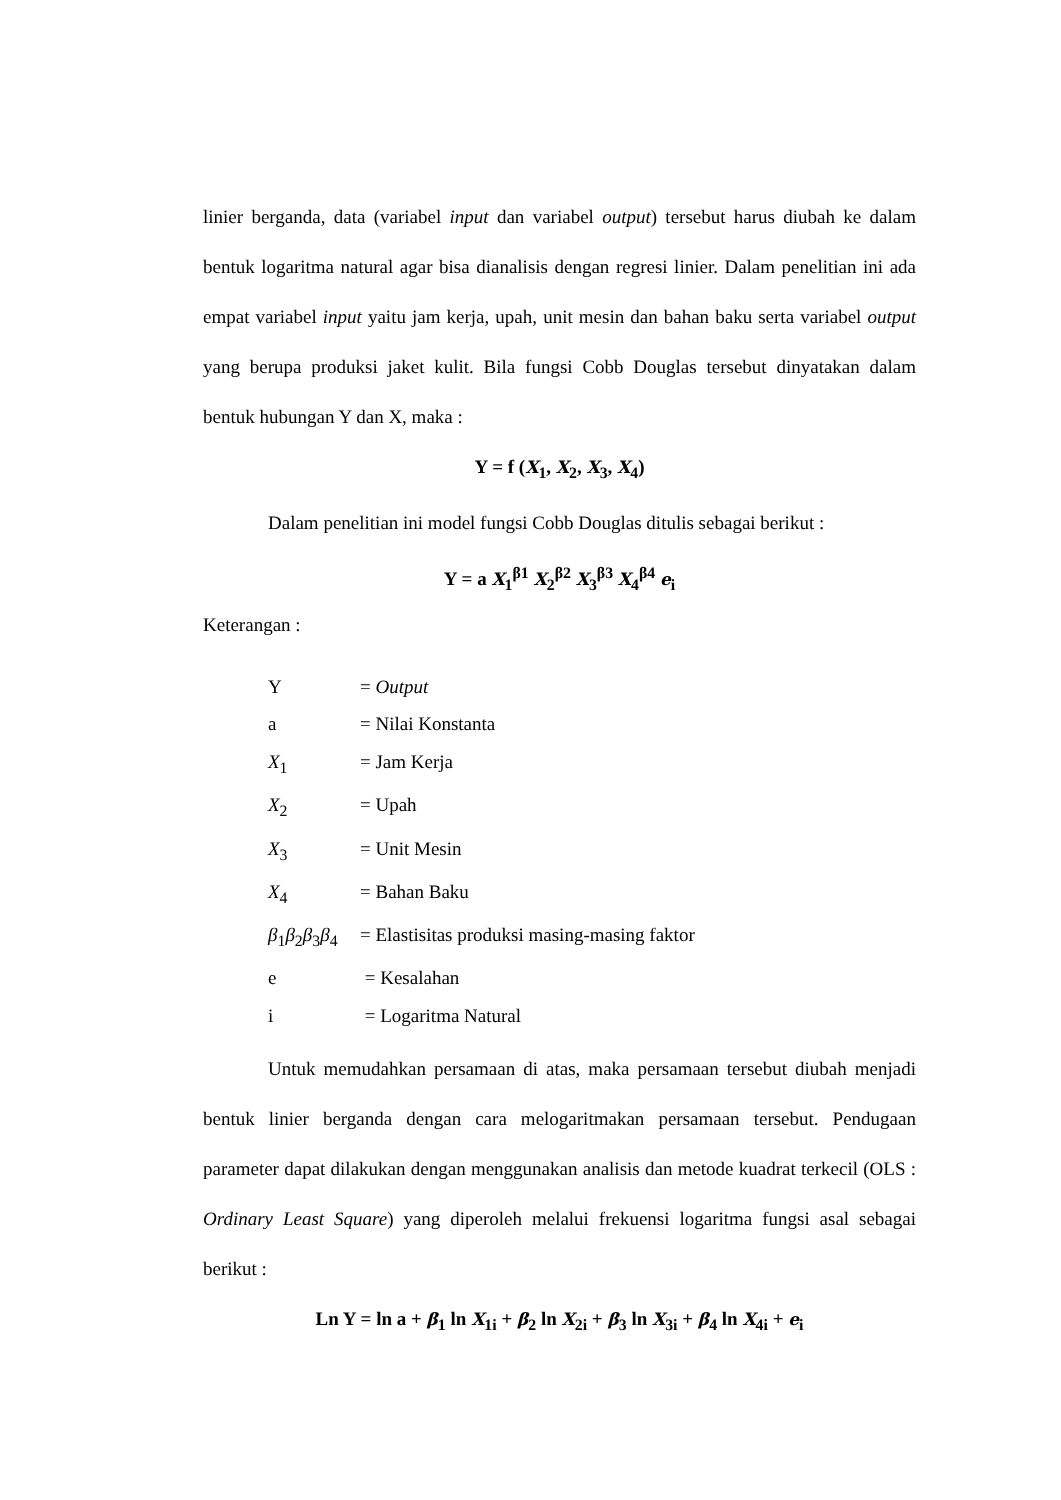linier berganda, data (variabel input dan variabel output) tersebut harus diubah ke dalam bentuk logaritma natural agar bisa dianalisis dengan regresi linier. Dalam penelitian ini ada empat variabel input yaitu jam kerja, upah, unit mesin dan bahan baku serta variabel output yang berupa produksi jaket kulit. Bila fungsi Cobb Douglas tersebut dinyatakan dalam bentuk hubungan Y dan X, maka :
Y = f (X<sub>1</sub>, X<sub>2</sub>, X<sub>3</sub>, X<sub>4</sub>)
Dalam penelitian ini model fungsi Cobb Douglas ditulis sebagai berikut :
Y = a X<sub>1</sub><sup>β1</sup> X<sub>2</sub><sup>β2</sup> X<sub>3</sub><sup>β3</sup> X<sub>4</sub><sup>β4</sup> e<sub>i</sub>
Keterangan :
Y = Output
a = Nilai Konstanta
X<sub>1</sub> = Jam Kerja
X<sub>2</sub> = Upah
X<sub>3</sub> = Unit Mesin
X<sub>4</sub> = Bahan Baku
β<sub>1</sub>β<sub>2</sub>β<sub>3</sub>β<sub>4</sub> = Elastisitas produksi masing-masing faktor
e = Kesalahan
i = Logaritma Natural
Untuk memudahkan persamaan di atas, maka persamaan tersebut diubah menjadi bentuk linier berganda dengan cara melogaritmakan persamaan tersebut. Pendugaan parameter dapat dilakukan dengan menggunakan analisis dan metode kuadrat terkecil (OLS : Ordinary Least Square) yang diperoleh melalui frekuensi logaritma fungsi asal sebagai berikut :
Ln Y = ln a + β<sub>1</sub> ln X<sub>1i</sub> + β<sub>2</sub> ln X<sub>2i</sub> + β<sub>3</sub> ln X<sub>3i</sub> + β<sub>4</sub> ln X<sub>4i</sub> + e<sub>i</sub>